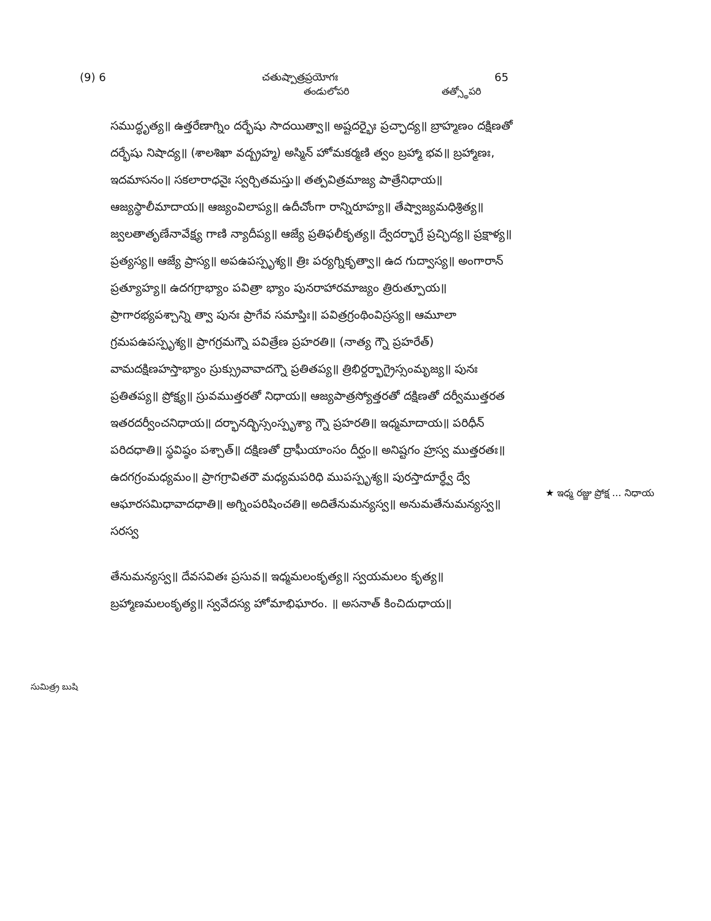(9) 6 చతుష్పాత్రప్రయోగః 65
తండులోపరి తత్స్థోపరి
సముద్ధృత్య॥ ఉత్తరేణాగ్నిం దర్భేషు సాదయిత్వా॥ అష్టదర్భైః ప్రచ్ఛాద్య॥ బ్రాహ్మణం దక్షిణతో దర్భేషు నిషాద్య॥ (శాలశిఖా వద్బ్రహ్మ) అస్మిన్ హోమకర్మణి త్వం బ్రహ్మా భవ॥ బ్రహ్మాణః, ఇదమాసనం॥ సకలారాధనైః స్వర్చితమస్తు॥ తత్పవిత్రమాజ్య పాత్రేనిధాయ॥ ఆజ్యస్థాలీమాదాయ॥ ఆజ్యంవిలాప్య॥ ఉదీచోంగా రాన్నిరూహ్య॥ తేష్వాజ్యమధిశ్రిత్య॥ జ్వలతాతృణేనావేక్ష్య గాణి న్యాదీప్య॥ ఆజ్యే ప్రతిఫలీకృత్య॥ ద్వేదర్భాగ్రే ప్రచ్ఛిద్య॥ ప్రక్షాళ్య॥ ప్రత్యస్య॥ ఆజ్యే ప్రాస్య॥ అపఉపస్పృశ్య॥ త్రిః పర్యగ్నికృత్వా॥ ఉద గుద్వాస్య॥ అంగారాన్ ప్రత్యూహ్య॥ ఉదగగ్రాభ్యాం పవిత్రా భ్యాం పునరాహారమాజ్యం త్రిరుత్పూయ॥ ప్రాగారభ్యపశ్చాన్ని త్వా పునః ప్రాగేవ సమాప్తిః॥ పవిత్రగ్రంథింవిస్రస్య॥ ఆమూలా గ్రమపఉపస్పృశ్య॥ ప్రాగగ్రమగ్నౌ పవిత్రేణ ప్రహరతి॥ (నాత్య గ్నౌ ప్రహరేత్) వామదక్షిణహస్తాభ్యాం స్రుక్స్రువావాదగ్నౌ ప్రతితప్య॥ త్రిభిర్దర్భాగ్రైస్సంమృజ్య॥ పునః ప్రతితప్య॥ ప్రోక్ష్య॥ స్రువముత్తరతో నిధాయ॥ ఆజ్యపాత్రస్యోత్తరతో దక్షిణతో దర్వీముత్తరత ఇతరదర్వీంచనిధాయ॥ దర్భానద్భిస్సంస్పృశ్యా గ్నౌ ప్రహరతి॥ ఇధ్మమాదాయ॥ పరిధీన్ పరిదధాతి॥ స్థవిష్ఠం పశ్చాత్॥ దక్షిణతో ద్రాఘీయాంసం దీర్ఘం॥ అనిష్టగం హ్రస్వ ముత్తరతః॥ ఉదగగ్రంమధ్యమం॥ ప్రాగగ్రావితరౌ మధ్యమపరిధి ముపస్పృశ్య॥ పురస్తాదూర్ధ్వే ద్వే ఆఘారసమిధావాదధాతి॥ అగ్నింపరిషించతి॥ అదితేనుమన్యస్వ॥ అనుమతేనుమన్యస్వ॥ సరస్వ
తేనుమన్యస్వ॥ దేవసవితః ప్రసువ॥ ఇధ్మమలంకృత్య॥ స్వయమలం కృత్య॥ బ్రహ్మాణమలంకృత్య॥ స్వవేదస్య హోమాభిఘారం. ॥ అసనాత్ కించిదుధాయ॥
★ ఇధ్మ రజ్జు ప్రోక్ష ... నిధాయ
సుమిత్ర్ర బుషి